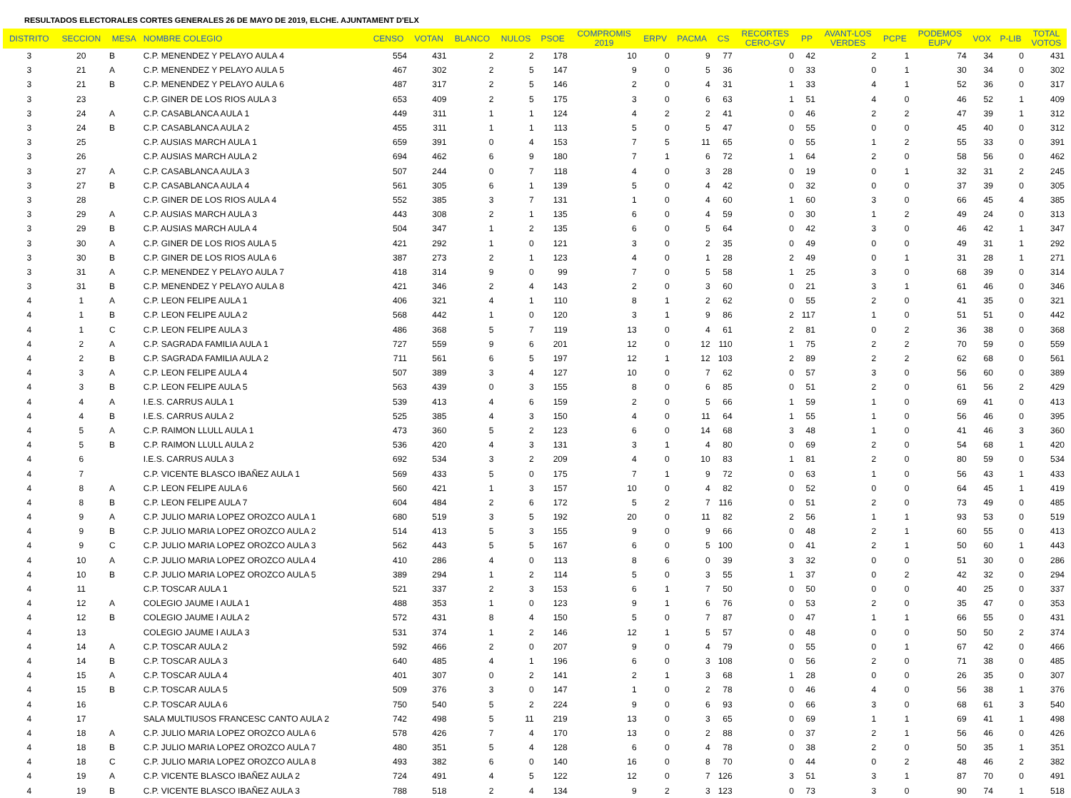RESULTADOS ELECTORALES CORTES GENERALES 26 DE MAYO DE 2019, ELCHE. AJUNTAMENT D'ELX
| DISTRITO | SECCION | MESA | NOMBRE COLEGIO | CENSO | VOTAN | BLANCO | NULOS | PSOE | COMPROMIS 2019 | ERPV | PACMA | CS | RECORTES CERO-GV | PP | AVANT-LOS VERDES | PCPE | PODEMOS EUPV | VOX | P-LIB | TOTAL VOTOS |
| --- | --- | --- | --- | --- | --- | --- | --- | --- | --- | --- | --- | --- | --- | --- | --- | --- | --- | --- | --- | --- |
| 3 | 20 | B | C.P. MENENDEZ Y PELAYO AULA 4 | 554 | 431 | 2 | 2 | 178 | 10 | 0 | 9 | 77 | 0 | 42 | 2 | 1 | 74 | 34 | 0 | 431 |
| 3 | 21 | A | C.P. MENENDEZ Y PELAYO AULA 5 | 467 | 302 | 2 | 5 | 147 | 9 | 0 | 5 | 36 | 0 | 33 | 0 | 1 | 30 | 34 | 0 | 302 |
| 3 | 21 | B | C.P. MENENDEZ Y PELAYO AULA 6 | 487 | 317 | 2 | 5 | 146 | 2 | 0 | 4 | 31 | 1 | 33 | 4 | 1 | 52 | 36 | 0 | 317 |
| 3 | 23 | | C.P. GINER DE LOS RIOS AULA 3 | 653 | 409 | 2 | 5 | 175 | 3 | 0 | 6 | 63 | 1 | 51 | 4 | 0 | 46 | 52 | 1 | 409 |
| 3 | 24 | A | C.P. CASABLANCA AULA 1 | 449 | 311 | 1 | 1 | 124 | 4 | 2 | 2 | 41 | 0 | 46 | 2 | 2 | 47 | 39 | 1 | 312 |
| 3 | 24 | B | C.P. CASABLANCA AULA 2 | 455 | 311 | 1 | 1 | 113 | 5 | 0 | 5 | 47 | 0 | 55 | 0 | 0 | 45 | 40 | 0 | 312 |
| 3 | 25 | | C.P. AUSIAS MARCH AULA 1 | 659 | 391 | 0 | 4 | 153 | 7 | 5 | 11 | 65 | 0 | 55 | 1 | 2 | 55 | 33 | 0 | 391 |
| 3 | 26 | | C.P. AUSIAS MARCH AULA 2 | 694 | 462 | 6 | 9 | 180 | 7 | 1 | 6 | 72 | 1 | 64 | 2 | 0 | 58 | 56 | 0 | 462 |
| 3 | 27 | A | C.P. CASABLANCA AULA 3 | 507 | 244 | 0 | 7 | 118 | 4 | 0 | 3 | 28 | 0 | 19 | 0 | 1 | 32 | 31 | 2 | 245 |
| 3 | 27 | B | C.P. CASABLANCA AULA 4 | 561 | 305 | 6 | 1 | 139 | 5 | 0 | 4 | 42 | 0 | 32 | 0 | 0 | 37 | 39 | 0 | 305 |
| 3 | 28 | | C.P. GINER DE LOS RIOS AULA 4 | 552 | 385 | 3 | 7 | 131 | 1 | 0 | 4 | 60 | 1 | 60 | 3 | 0 | 66 | 45 | 4 | 385 |
| 3 | 29 | A | C.P. AUSIAS MARCH AULA 3 | 443 | 308 | 2 | 1 | 135 | 6 | 0 | 4 | 59 | 0 | 30 | 1 | 2 | 49 | 24 | 0 | 313 |
| 3 | 29 | B | C.P. AUSIAS MARCH AULA 4 | 504 | 347 | 1 | 2 | 135 | 6 | 0 | 5 | 64 | 0 | 42 | 3 | 0 | 46 | 42 | 1 | 347 |
| 3 | 30 | A | C.P. GINER DE LOS RIOS AULA 5 | 421 | 292 | 1 | 0 | 121 | 3 | 0 | 2 | 35 | 0 | 49 | 0 | 0 | 49 | 31 | 1 | 292 |
| 3 | 30 | B | C.P. GINER DE LOS RIOS AULA 6 | 387 | 273 | 2 | 1 | 123 | 4 | 0 | 1 | 28 | 2 | 49 | 0 | 1 | 31 | 28 | 1 | 271 |
| 3 | 31 | A | C.P. MENENDEZ Y PELAYO AULA 7 | 418 | 314 | 9 | 0 | 99 | 7 | 0 | 5 | 58 | 1 | 25 | 3 | 0 | 68 | 39 | 0 | 314 |
| 3 | 31 | B | C.P. MENENDEZ Y PELAYO AULA 8 | 421 | 346 | 2 | 4 | 143 | 2 | 0 | 3 | 60 | 0 | 21 | 3 | 1 | 61 | 46 | 0 | 346 |
| 4 | 1 | A | C.P. LEON FELIPE AULA 1 | 406 | 321 | 4 | 1 | 110 | 8 | 1 | 2 | 62 | 0 | 55 | 2 | 0 | 41 | 35 | 0 | 321 |
| 4 | 1 | B | C.P. LEON FELIPE AULA 2 | 568 | 442 | 1 | 0 | 120 | 3 | 1 | 9 | 86 | 2 | 117 | 1 | 0 | 51 | 51 | 0 | 442 |
| 4 | 1 | C | C.P. LEON FELIPE AULA 3 | 486 | 368 | 5 | 7 | 119 | 13 | 0 | 4 | 61 | 2 | 81 | 0 | 2 | 36 | 38 | 0 | 368 |
| 4 | 2 | A | C.P. SAGRADA FAMILIA AULA 1 | 727 | 559 | 9 | 6 | 201 | 12 | 0 | 12 | 110 | 1 | 75 | 2 | 2 | 70 | 59 | 0 | 559 |
| 4 | 2 | B | C.P. SAGRADA FAMILIA AULA 2 | 711 | 561 | 6 | 5 | 197 | 12 | 1 | 12 | 103 | 2 | 89 | 2 | 2 | 62 | 68 | 0 | 561 |
| 4 | 3 | A | C.P. LEON FELIPE AULA 4 | 507 | 389 | 3 | 4 | 127 | 10 | 0 | 7 | 62 | 0 | 57 | 3 | 0 | 56 | 60 | 0 | 389 |
| 4 | 3 | B | C.P. LEON FELIPE AULA 5 | 563 | 439 | 0 | 3 | 155 | 8 | 0 | 6 | 85 | 0 | 51 | 2 | 0 | 61 | 56 | 2 | 429 |
| 4 | 4 | A | I.E.S. CARRUS AULA 1 | 539 | 413 | 4 | 6 | 159 | 2 | 0 | 5 | 66 | 1 | 59 | 1 | 0 | 69 | 41 | 0 | 413 |
| 4 | 4 | B | I.E.S. CARRUS AULA 2 | 525 | 385 | 4 | 3 | 150 | 4 | 0 | 11 | 64 | 1 | 55 | 1 | 0 | 56 | 46 | 0 | 395 |
| 4 | 5 | A | C.P. RAIMON LLULL AULA 1 | 473 | 360 | 5 | 2 | 123 | 6 | 0 | 14 | 68 | 3 | 48 | 1 | 0 | 41 | 46 | 3 | 360 |
| 4 | 5 | B | C.P. RAIMON LLULL AULA 2 | 536 | 420 | 4 | 3 | 131 | 3 | 1 | 4 | 80 | 0 | 69 | 2 | 0 | 54 | 68 | 1 | 420 |
| 4 | 6 | | I.E.S. CARRUS AULA 3 | 692 | 534 | 3 | 2 | 209 | 4 | 0 | 10 | 83 | 1 | 81 | 2 | 0 | 80 | 59 | 0 | 534 |
| 4 | 7 | | C.P. VICENTE BLASCO IBAÑEZ AULA 1 | 569 | 433 | 5 | 0 | 175 | 7 | 1 | 9 | 72 | 0 | 63 | 1 | 0 | 56 | 43 | 1 | 433 |
| 4 | 8 | A | C.P. LEON FELIPE AULA 6 | 560 | 421 | 1 | 3 | 157 | 10 | 0 | 4 | 82 | 0 | 52 | 0 | 0 | 64 | 45 | 1 | 419 |
| 4 | 8 | B | C.P. LEON FELIPE AULA 7 | 604 | 484 | 2 | 6 | 172 | 5 | 2 | 7 | 116 | 0 | 51 | 2 | 0 | 73 | 49 | 0 | 485 |
| 4 | 9 | A | C.P. JULIO MARIA LOPEZ OROZCO AULA 1 | 680 | 519 | 3 | 5 | 192 | 20 | 0 | 11 | 82 | 2 | 56 | 1 | 1 | 93 | 53 | 0 | 519 |
| 4 | 9 | B | C.P. JULIO MARIA LOPEZ OROZCO AULA 2 | 514 | 413 | 5 | 3 | 155 | 9 | 0 | 9 | 66 | 0 | 48 | 2 | 1 | 60 | 55 | 0 | 413 |
| 4 | 9 | C | C.P. JULIO MARIA LOPEZ OROZCO AULA 3 | 562 | 443 | 5 | 5 | 167 | 6 | 0 | 5 | 100 | 0 | 41 | 2 | 1 | 50 | 60 | 1 | 443 |
| 4 | 10 | A | C.P. JULIO MARIA LOPEZ OROZCO AULA 4 | 410 | 286 | 4 | 0 | 113 | 8 | 6 | 0 | 39 | 3 | 32 | 0 | 0 | 51 | 30 | 0 | 286 |
| 4 | 10 | B | C.P. JULIO MARIA LOPEZ OROZCO AULA 5 | 389 | 294 | 1 | 2 | 114 | 5 | 0 | 3 | 55 | 1 | 37 | 0 | 2 | 42 | 32 | 0 | 294 |
| 4 | 11 | | C.P. TOSCAR AULA 1 | 521 | 337 | 2 | 3 | 153 | 6 | 1 | 7 | 50 | 0 | 50 | 0 | 0 | 40 | 25 | 0 | 337 |
| 4 | 12 | A | COLEGIO JAUME I AULA 1 | 488 | 353 | 1 | 0 | 123 | 9 | 1 | 6 | 76 | 0 | 53 | 2 | 0 | 35 | 47 | 0 | 353 |
| 4 | 12 | B | COLEGIO JAUME I AULA 2 | 572 | 431 | 8 | 4 | 150 | 5 | 0 | 7 | 87 | 0 | 47 | 1 | 1 | 66 | 55 | 0 | 431 |
| 4 | 13 | | COLEGIO JAUME I AULA 3 | 531 | 374 | 1 | 2 | 146 | 12 | 1 | 5 | 57 | 0 | 48 | 0 | 0 | 50 | 50 | 2 | 374 |
| 4 | 14 | A | C.P. TOSCAR AULA 2 | 592 | 466 | 2 | 0 | 207 | 9 | 0 | 4 | 79 | 0 | 55 | 0 | 1 | 67 | 42 | 0 | 466 |
| 4 | 14 | B | C.P. TOSCAR AULA 3 | 640 | 485 | 4 | 1 | 196 | 6 | 0 | 3 | 108 | 0 | 56 | 2 | 0 | 71 | 38 | 0 | 485 |
| 4 | 15 | A | C.P. TOSCAR AULA 4 | 401 | 307 | 0 | 2 | 141 | 2 | 1 | 3 | 68 | 1 | 28 | 0 | 0 | 26 | 35 | 0 | 307 |
| 4 | 15 | B | C.P. TOSCAR AULA 5 | 509 | 376 | 3 | 0 | 147 | 1 | 0 | 2 | 78 | 0 | 46 | 4 | 0 | 56 | 38 | 1 | 376 |
| 4 | 16 | | C.P. TOSCAR AULA 6 | 750 | 540 | 5 | 2 | 224 | 9 | 0 | 6 | 93 | 0 | 66 | 3 | 0 | 68 | 61 | 3 | 540 |
| 4 | 17 | | SALA MULTIUSOS FRANCESC CANTO AULA 2 | 742 | 498 | 5 | 11 | 219 | 13 | 0 | 3 | 65 | 0 | 69 | 1 | 1 | 69 | 41 | 1 | 498 |
| 4 | 18 | A | C.P. JULIO MARIA LOPEZ OROZCO AULA 6 | 578 | 426 | 7 | 4 | 170 | 13 | 0 | 2 | 88 | 0 | 37 | 2 | 1 | 56 | 46 | 0 | 426 |
| 4 | 18 | B | C.P. JULIO MARIA LOPEZ OROZCO AULA 7 | 480 | 351 | 5 | 4 | 128 | 6 | 0 | 4 | 78 | 0 | 38 | 2 | 0 | 50 | 35 | 1 | 351 |
| 4 | 18 | C | C.P. JULIO MARIA LOPEZ OROZCO AULA 8 | 493 | 382 | 6 | 0 | 140 | 16 | 0 | 8 | 70 | 0 | 44 | 0 | 2 | 48 | 46 | 2 | 382 |
| 4 | 19 | A | C.P. VICENTE BLASCO IBAÑEZ AULA 2 | 724 | 491 | 4 | 5 | 122 | 12 | 0 | 7 | 126 | 3 | 51 | 3 | 1 | 87 | 70 | 0 | 491 |
| 4 | 19 | B | C.P. VICENTE BLASCO IBAÑEZ AULA 3 | 788 | 518 | 2 | 4 | 134 | 9 | 2 | 3 | 123 | 0 | 73 | 3 | 0 | 90 | 74 | 1 | 518 |